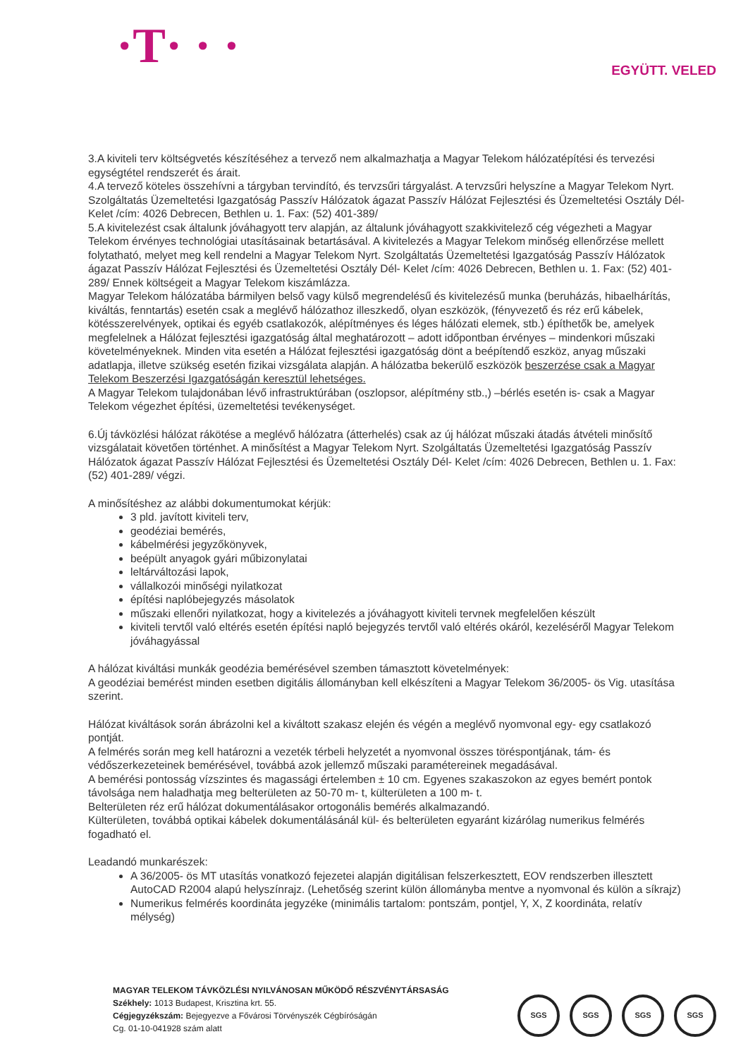·T· · ·
EGYÜTT. VELED
3.A kiviteli terv költségvetés készítéséhez a tervező nem alkalmazhatja a Magyar Telekom hálózatépítési és tervezési egységtétel rendszerét és árait.
4.A tervező köteles összehívni a tárgyban tervindító, és tervzsűri tárgyalást. A tervzsűri helyszíne a Magyar Telekom Nyrt. Szolgáltatás Üzemeltetési Igazgatóság Passzív Hálózatok ágazat Passzív Hálózat Fejlesztési és Üzemeltetési Osztály Dél-Kelet /cím: 4026 Debrecen, Bethlen u. 1. Fax: (52) 401-389/
5.A kivitelezést csak általunk jóváhagyott terv alapján, az általunk jóváhagyott szakkivitelező cég végezheti a Magyar Telekom érvényes technológiai utasításainak betartásával. A kivitelezés a Magyar Telekom minőség ellenőrzése mellett folytatható, melyet meg kell rendelni a Magyar Telekom Nyrt. Szolgáltatás Üzemeltetési Igazgatóság Passzív Hálózatok ágazat Passzív Hálózat Fejlesztési és Üzemeltetési Osztály Dél- Kelet /cím: 4026 Debrecen, Bethlen u. 1. Fax: (52) 401-289/ Ennek költségeit a Magyar Telekom kiszámlázza.
Magyar Telekom hálózatába bármilyen belső vagy külső megrendelésű és kivitelezésű munka (beruházás, hibaelhárítás, kiváltás, fenntartás) esetén csak a meglévő hálózathoz illeszkedő, olyan eszközök, (fényvezető és réz erű kábelek, kötésszerelvények, optikai és egyéb csatlakozók, alépítményes és léges hálózati elemek, stb.) építhetők be, amelyek megfelelnek a Hálózat fejlesztési igazgatóság által meghatározott – adott időpontban érvényes – mindenkori műszaki követelményeknek. Minden vita esetén a Hálózat fejlesztési igazgatóság dönt a beépítendő eszköz, anyag műszaki adatlapja, illetve szükség esetén fizikai vizsgálata alapján. A hálózatba bekerülő eszközök beszerzése csak a Magyar Telekom Beszerzési Igazgatóságán keresztül lehetséges.
A Magyar Telekom tulajdonában lévő infrastruktúrában (oszlopsor, alépítmény stb.,) –bérlés esetén is- csak a Magyar Telekom végezhet építési, üzemeltetési tevékenységet.
6.Új távközlési hálózat rákötése a meglévő hálózatra (átterhelés) csak az új hálózat műszaki átadás átvételi minősítő vizsgálatait követően történhet. A minősítést a Magyar Telekom Nyrt. Szolgáltatás Üzemeltetési Igazgatóság Passzív Hálózatok ágazat Passzív Hálózat Fejlesztési és Üzemeltetési Osztály Dél- Kelet /cím: 4026 Debrecen, Bethlen u. 1. Fax: (52) 401-289/ végzi.
A minősítéshez az alábbi dokumentumokat kérjük:
3 pld. javított kiviteli terv,
geodéziai bemérés,
kábelmérési jegyzőkönyvek,
beépült anyagok gyári műbizonylatai
leltárváltozási lapok,
vállalkozói minőségi nyilatkozat
építési naplóbejegyzés másolatok
műszaki ellenőri nyilatkozat, hogy a kivitelezés a jóváhagyott kiviteli tervnek megfelelően készült
kiviteli tervtől való eltérés esetén építési napló bejegyzés tervtől való eltérés okáról, kezeléséről Magyar Telekom jóváhagyással
A hálózat kiváltási munkák geodézia bemérésével szemben támasztott követelmények:
A geodéziai bemérést minden esetben digitális állományban kell elkészíteni a Magyar Telekom 36/2005- ös Vig. utasítása szerint.
Hálózat kiváltások során ábrázolni kel a kiváltott szakasz elején és végén a meglévő nyomvonal egy- egy csatlakozó pontját.
A felmérés során meg kell határozni a vezeték térbeli helyzetét a nyomvonal összes töréspontjának, tám- és védőszerkezeteinek bemérésével, továbbá azok jellemző műszaki paramétereinek megadásával.
A bemérési pontosság vízszintes és magassági értelemben ± 10 cm. Egyenes szakaszokon az egyes bemért pontok távolsága nem haladhatja meg belterületen az 50-70 m- t, külterületen a 100 m- t.
Belterületen réz erű hálózat dokumentálásakor ortogonális bemérés alkalmazandó.
Külterületen, továbbá optikai kábelek dokumentálásánál kül- és belterületen egyaránt kizárólag numerikus felmérés fogadható el.
Leadandó munkarészek:
A 36/2005- ös MT utasítás vonatkozó fejezetei alapján digitálisan felszerkesztett, EOV rendszerben illesztett AutoCAD R2004 alapú helyszínrajz. (Lehetőség szerint külön állományba mentve a nyomvonal és külön a síkrajz)
Numerikus felmérés koordináta jegyzéke (minimális tartalom: pontszám, pontjel, Y, X, Z koordináta, relatív mélység)
MAGYAR TELEKOM TÁVKÖZLÉSI NYILVÁNOSAN MŰKÖDŐ RÉSZVÉNYTÁRSASÁG
Székhely: 1013 Budapest, Krisztina krt. 55.
Cégjegyzékszám: Bejegyezve a Fővárosi Törvényszék Cégbíróságán
Cg. 01-10-041928 szám alatt
SGS SGS SGS SGS